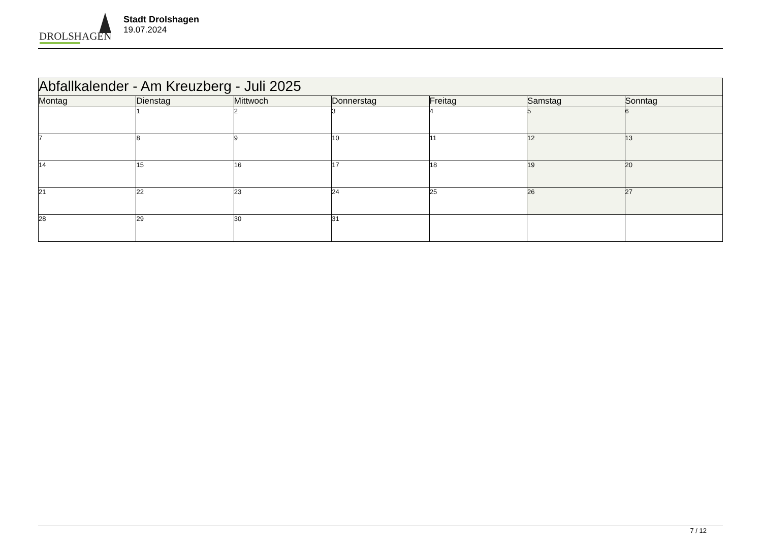DROLSHAGEN
Stadt Drolshagen
19.07.2024
| Abfallkalender - Am Kreuzberg - Juli 2025 | | | | | | |
| Montag | Dienstag | Mittwoch | Donnerstag | Freitag | Samstag | Sonntag |
| | 1 | 2 | 3 | 4 | 5 | 6 |
| 7 | 8 | 9 | 10 | 11 | 12 | 13 |
| 14 | 15 | 16 | 17 | 18 | 19 | 20 |
| 21 | 22 | 23 | 24 | 25 | 26 | 27 |
| 28 | 29 | 30 | 31 | | | |
7 / 12